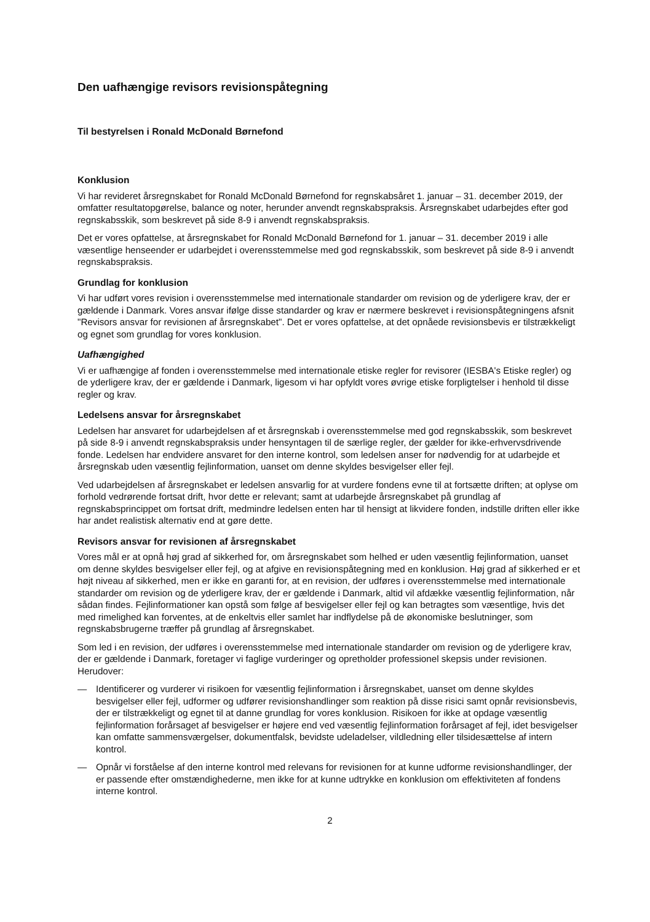Den uafhængige revisors revisionspåtegning
Til bestyrelsen i Ronald McDonald Børnefond
Konklusion
Vi har revideret årsregnskabet for Ronald McDonald Børnefond for regnskabsåret 1. januar – 31. december 2019, der omfatter resultatopgørelse, balance og noter, herunder anvendt regnskabspraksis. Årsregnskabet udarbejdes efter god regnskabsskik, som beskrevet på side 8-9 i anvendt regnskabspraksis.
Det er vores opfattelse, at årsregnskabet for Ronald McDonald Børnefond for 1. januar – 31. december 2019 i alle væsentlige henseender er udarbejdet i overensstemmelse med god regnskabsskik, som beskrevet på side 8-9 i anvendt regnskabspraksis.
Grundlag for konklusion
Vi har udført vores revision i overensstemmelse med internationale standarder om revision og de yderligere krav, der er gældende i Danmark. Vores ansvar ifølge disse standarder og krav er nærmere beskrevet i revisionspåtegningens afsnit "Revisors ansvar for revisionen af årsregnskabet". Det er vores opfattelse, at det opnåede revisionsbevis er tilstrækkeligt og egnet som grundlag for vores konklusion.
Uafhængighed
Vi er uafhængige af fonden i overensstemmelse med internationale etiske regler for revisorer (IESBA's Etiske regler) og de yderligere krav, der er gældende i Danmark, ligesom vi har opfyldt vores øvrige etiske forpligtelser i henhold til disse regler og krav.
Ledelsens ansvar for årsregnskabet
Ledelsen har ansvaret for udarbejdelsen af et årsregnskab i overensstemmelse med god regnskabsskik, som beskrevet på side 8-9 i anvendt regnskabspraksis under hensyntagen til de særlige regler, der gælder for ikke-erhvervsdrivende fonde. Ledelsen har endvidere ansvaret for den interne kontrol, som ledelsen anser for nødvendig for at udarbejde et årsregnskab uden væsentlig fejlinformation, uanset om denne skyldes besvigelser eller fejl.
Ved udarbejdelsen af årsregnskabet er ledelsen ansvarlig for at vurdere fondens evne til at fortsætte driften; at oplyse om forhold vedrørende fortsat drift, hvor dette er relevant; samt at udarbejde årsregnskabet på grundlag af regnskabsprincippet om fortsat drift, medmindre ledelsen enten har til hensigt at likvidere fonden, indstille driften eller ikke har andet realistisk alternativ end at gøre dette.
Revisors ansvar for revisionen af årsregnskabet
Vores mål er at opnå høj grad af sikkerhed for, om årsregnskabet som helhed er uden væsentlig fejlinformation, uanset om denne skyldes besvigelser eller fejl, og at afgive en revisionspåtegning med en konklusion. Høj grad af sikkerhed er et højt niveau af sikkerhed, men er ikke en garanti for, at en revision, der udføres i overensstemmelse med internationale standarder om revision og de yderligere krav, der er gældende i Danmark, altid vil afdække væsentlig fejlinformation, når sådan findes. Fejlinformationer kan opstå som følge af besvigelser eller fejl og kan betragtes som væsentlige, hvis det med rimelighed kan forventes, at de enkeltvis eller samlet har indflydelse på de økonomiske beslutninger, som regnskabsbrugerne træffer på grundlag af årsregnskabet.
Som led i en revision, der udføres i overensstemmelse med internationale standarder om revision og de yderligere krav, der er gældende i Danmark, foretager vi faglige vurderinger og opretholder professionel skepsis under revisionen. Herudover:
— Identificerer og vurderer vi risikoen for væsentlig fejlinformation i årsregnskabet, uanset om denne skyldes besvigelser eller fejl, udformer og udfører revisionshandlinger som reaktion på disse risici samt opnår revisionsbevis, der er tilstrækkeligt og egnet til at danne grundlag for vores konklusion. Risikoen for ikke at opdage væsentlig fejlinformation forårsaget af besvigelser er højere end ved væsentlig fejlinformation forårsaget af fejl, idet besvigelser kan omfatte sammensværgelser, dokumentfalsk, bevidste udeladelser, vildledning eller tilsidesættelse af intern kontrol.
— Opnår vi forståelse af den interne kontrol med relevans for revisionen for at kunne udforme revisionshandlinger, der er passende efter omstændighederne, men ikke for at kunne udtrykke en konklusion om effektiviteten af fondens interne kontrol.
2